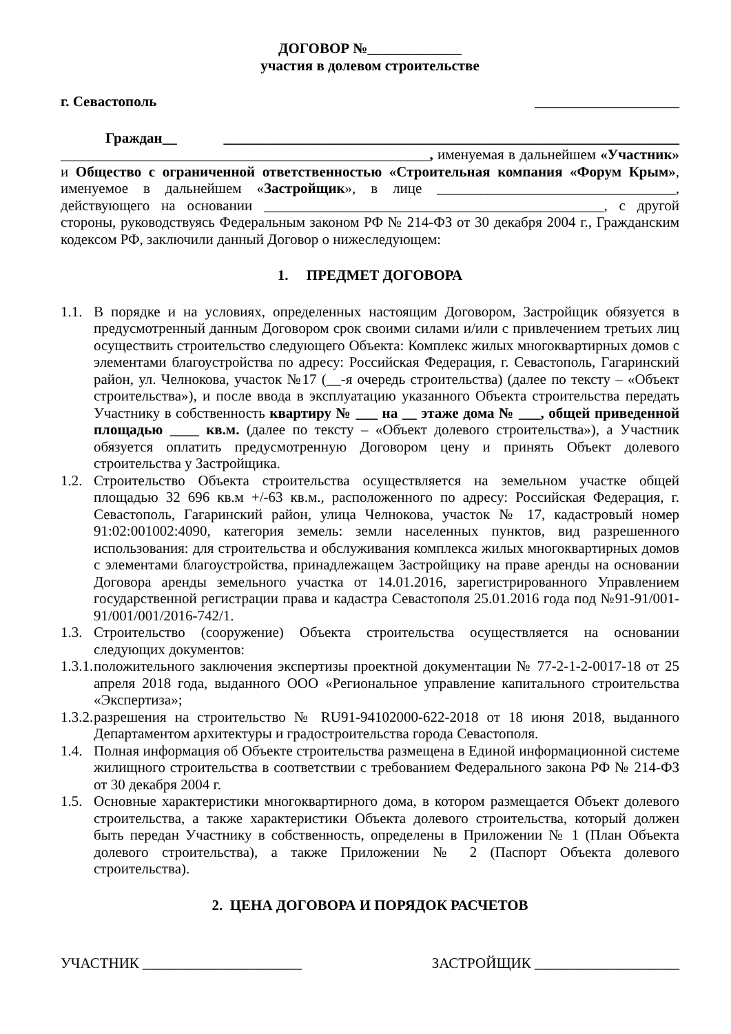ДОГОВОР №_____________
участия в долевом строительстве
г. Севастополь ____________________
Граждан__ _______________________________________________________________ ___________________________________________________, именуемая в дальнейшем «Участник» и Общество с ограниченной ответственностью «Строительная компания «Форум Крым», именуемое в дальнейшем «Застройщик», в лице _________________________________, действующего на основании _______________________________________________, с другой стороны, руководствуясь Федеральным законом РФ № 214-ФЗ от 30 декабря 2004 г., Гражданским кодексом РФ, заключили данный Договор о нижеследующем:
1. ПРЕДМЕТ ДОГОВОРА
1.1. В порядке и на условиях, определенных настоящим Договором, Застройщик обязуется в предусмотренный данным Договором срок своими силами и/или с привлечением третьих лиц осуществить строительство следующего Объекта: Комплекс жилых многоквартирных домов с элементами благоустройства по адресу: Российская Федерация, г. Севастополь, Гагаринский район, ул. Челнокова, участок №17 (__-я очередь строительства) (далее по тексту – «Объект строительства»), и после ввода в эксплуатацию указанного Объекта строительства передать Участнику в собственность квартиру № ___ на __ этаже дома № ___, общей приведенной площадью ____ кв.м. (далее по тексту – «Объект долевого строительства»), а Участник обязуется оплатить предусмотренную Договором цену и принять Объект долевого строительства у Застройщика.
1.2. Строительство Объекта строительства осуществляется на земельном участке общей площадью 32 696 кв.м +/-63 кв.м., расположенного по адресу: Российская Федерация, г. Севастополь, Гагаринский район, улица Челнокова, участок № 17, кадастровый номер 91:02:001002:4090, категория земель: земли населенных пунктов, вид разрешенного использования: для строительства и обслуживания комплекса жилых многоквартирных домов с элементами благоустройства, принадлежащем Застройщику на праве аренды на основании Договора аренды земельного участка от 14.01.2016, зарегистрированного Управлением государственной регистрации права и кадастра Севастополя 25.01.2016 года под №91-91/001-91/001/001/2016-742/1.
1.3. Строительство (сооружение) Объекта строительства осуществляется на основании следующих документов:
1.3.1. положительного заключения экспертизы проектной документации № 77-2-1-2-0017-18 от 25 апреля 2018 года, выданного ООО «Региональное управление капитального строительства «Экспертиза»;
1.3.2. разрешения на строительство № RU91-94102000-622-2018 от 18 июня 2018, выданного Департаментом архитектуры и градостроительства города Севастополя.
1.4. Полная информация об Объекте строительства размещена в Единой информационной системе жилищного строительства в соответствии с требованием Федерального закона РФ № 214-ФЗ от 30 декабря 2004 г.
1.5. Основные характеристики многоквартирного дома, в котором размещается Объект долевого строительства, а также характеристики Объекта долевого строительства, который должен быть передан Участнику в собственность, определены в Приложении № 1 (План Объекта долевого строительства), а также Приложении № 2 (Паспорт Объекта долевого строительства).
2. ЦЕНА ДОГОВОРА И ПОРЯДОК РАСЧЕТОВ
УЧАСТНИК ______________________ ЗАСТРОЙЩИК ____________________